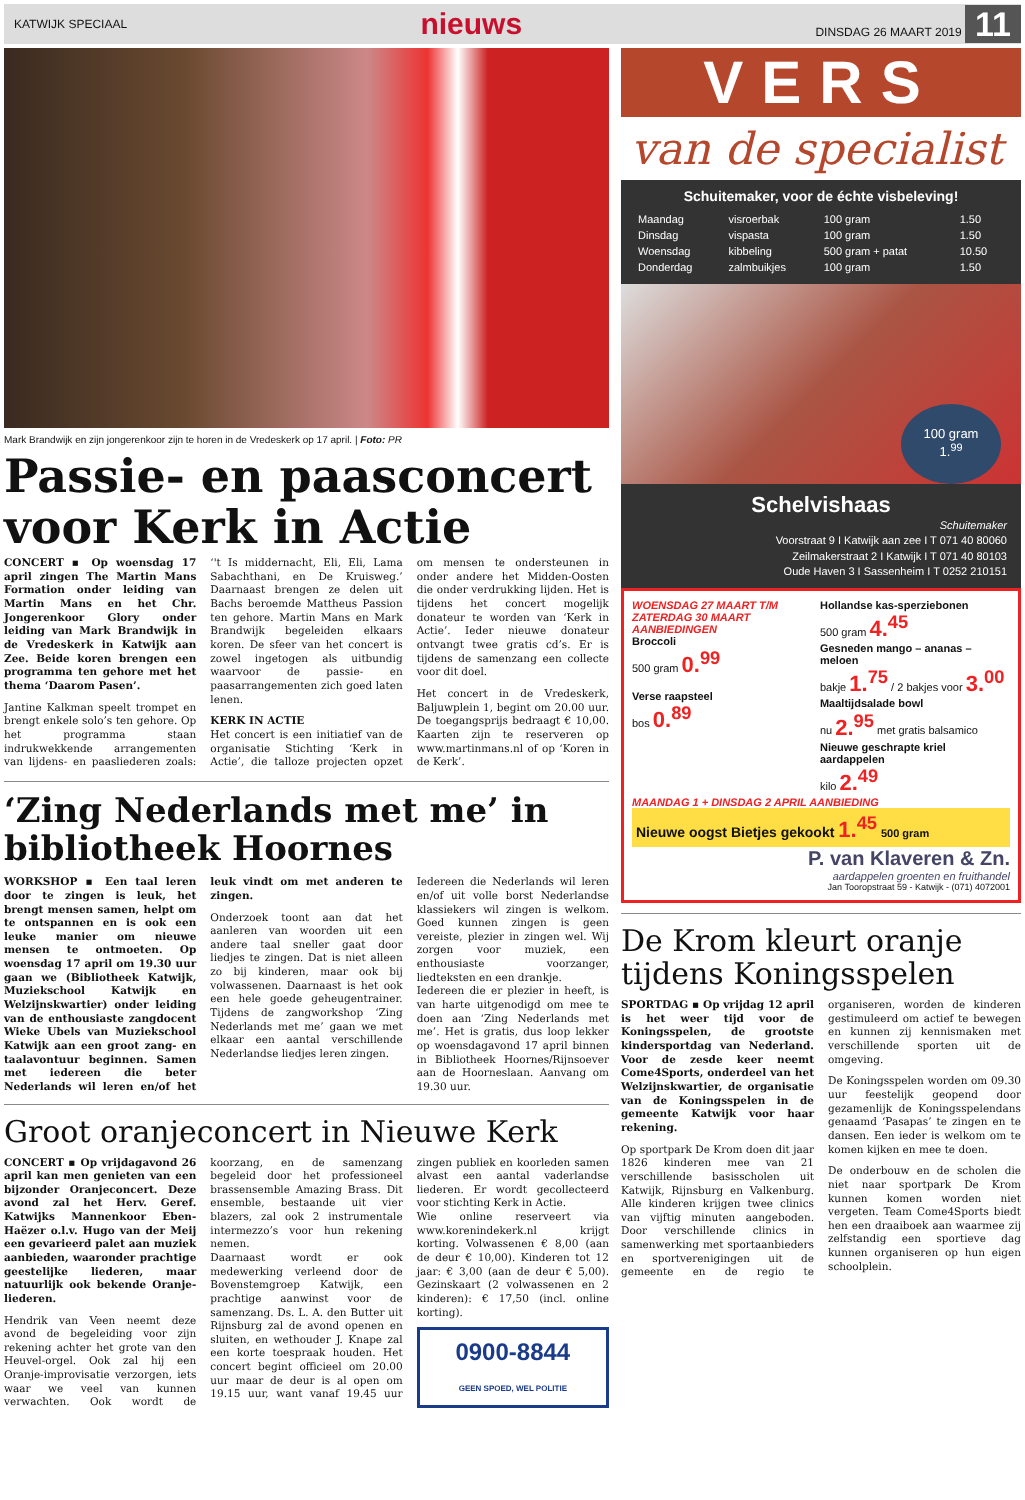KATWIJK SPECIAAL nieuws DINSDAG 26 MAART 2019 11
Mark Brandwijk en zijn jongerenkoor zijn te horen in de Vredeskerk op 17 april. | Foto: PR
Passie- en paasconcert voor Kerk in Actie
CONCERT ▪ Op woensdag 17 april zingen The Martin Mans Formation onder leiding van Martin Mans en het Chr. Jongerenkoor Glory onder leiding van Mark Brandwijk in de Vredeskerk in Katwijk aan Zee. Beide koren brengen een programma ten gehore met het thema ‘Daarom Pasen’.
Jantine Kalkman speelt trompet en brengt enkele solo’s ten gehore. Op het programma staan indrukwekkende arrangementen van lijdens- en paasliederen zoals: ‘'t Is middernacht, Eli, Eli, Lama Sabachthani, en De Kruisweg.’ Daarnaast brengen ze delen uit Bachs beroemde Mattheus Passion ten gehore. Martin Mans en Mark Brandwijk begeleiden elkaars koren. De sfeer van het concert is zowel ingetogen als uitbundig waarvoor de passie- en paasarrangementen zich goed laten lenen.
KERK IN ACTIE
Het concert is een initiatief van de organisatie Stichting ‘Kerk in Actie’, die talloze projecten opzet om mensen te ondersteunen in onder andere het Midden-Oosten die onder verdrukking lijden. Het is tijdens het concert mogelijk donateur te worden van ‘Kerk in Actie’. Ieder nieuwe donateur ontvangt twee gratis cd’s. Er is tijdens de samenzang een collecte voor dit doel.
Het concert in de Vredeskerk, Baljuwplein 1, begint om 20.00 uur. De toegangsprijs bedraagt € 10,00. Kaarten zijn te reserveren op www.martinmans.nl of op ‘Koren in de Kerk’.
‘Zing Nederlands met me’ in bibliotheek Hoornes
WORKSHOP ▪ Een taal leren door te zingen is leuk, het brengt mensen samen, helpt om te ontspannen en is ook een leuke manier om nieuwe mensen te ontmoeten. Op woensdag 17 april om 19.30 uur gaan we (Bibliotheek Katwijk, Muziekschool Katwijk en Welzijnskwartier) onder leiding van de enthousiaste zangdocent Wieke Ubels van Muziekschool Katwijk aan een groot zang- en taalavontuur beginnen. Samen met iedereen die beter Nederlands wil leren en/of het leuk vindt om met anderen te zingen.
Onderzoek toont aan dat het aanleren van woorden uit een andere taal sneller gaat door liedjes te zingen. Dat is niet alleen zo bij kinderen, maar ook bij volwassenen. Daarnaast is het ook een hele goede geheugentrainer. Tijdens de zangworkshop ‘Zing Nederlands met me’ gaan we met elkaar een aantal verschillende Nederlandse liedjes leren zingen.
Iedereen die Nederlands wil leren en/of uit volle borst Nederlandse klassiekers wil zingen is welkom. Goed kunnen zingen is geen vereiste, plezier in zingen wel. Wij zorgen voor muziek, een enthousiaste voorzanger, liedteksten en een drankje.
Iedereen die er plezier in heeft, is van harte uitgenodigd om mee te doen aan ‘Zing Nederlands met me’. Het is gratis, dus loop lekker op woensdagavond 17 april binnen in Bibliotheek Hoornes/Rijnsoever aan de Hoorneslaan. Aanvang om 19.30 uur.
Groot oranjeconcert in Nieuwe Kerk
CONCERT ▪ Op vrijdagavond 26 april kan men genieten van een bijzonder Oranjeconcert. Deze avond zal het Herv. Geref. Katwijks Mannenkoor Eben-Haëzer o.l.v. Hugo van der Meij een gevarieerd palet aan muziek aanbieden, waaronder prachtige geestelijke liederen, maar natuurlijk ook bekende Oranje-liederen.
Hendrik van Veen neemt deze avond de begeleiding voor zijn rekening achter het grote van den Heuvel-orgel. Ook zal hij een Oranje-improvisatie verzorgen, iets waar we veel van kunnen verwachten. Ook wordt de koorzang, en de samenzang begeleid door het professioneel brassensemble Amazing Brass. Dit ensemble, bestaande uit vier blazers, zal ook 2 instrumentale intermezzo’s voor hun rekening nemen.
Daarnaast wordt er ook medewerking verleend door de Bovenstemgroep Katwijk, een prachtige aanwinst voor de samenzang. Ds. L. A. den Butter uit Rijnsburg zal de avond openen en sluiten, en wethouder J. Knape zal een korte toespraak houden. Het concert begint officieel om 20.00 uur maar de deur is al open om 19.15 uur, want vanaf 19.45 uur zingen publiek en koorleden samen alvast een aantal vaderlandse liederen. Er wordt gecollecteerd voor stichting Kerk in Actie.
Wie online reserveert via www.korenindekerk.nl krijgt korting. Volwassenen € 8,00 (aan de deur € 10,00). Kinderen tot 12 jaar: € 3,00 (aan de deur € 5,00). Gezinskaart (2 volwassenen en 2 kinderen): € 17,50 (incl. online korting).
0900-8844
GEEN SPOED, WEL POLITIE
VERS
van de specialist
Schuitemaker, voor de échte visbeleving!
| Maandag | visroerbak | 100 gram | 1.50 |
| Dinsdag | vispasta | 100 gram | 1.50 |
| Woensdag | kibbeling | 500 gram + patat | 10.50 |
| Donderdag | zalmbuikjes | 100 gram | 1.50 |
100 gram
1.<sup>99</sup>
Schelvishaas
Schuitemaker
Voorstraat 9 I Katwijk aan zee I T 071 40 80060
Zeilmakerstraat 2 I Katwijk I T 071 40 80103
Oude Haven 3 I Sassenheim I T 0252 210151
WOENSDAG 27 MAART T/M ZATERDAG 30 MAART AANBIEDINGEN
Broccoli
500 gram 0.<sup>99</sup>
Verse raapsteel
bos 0.<sup>89</sup>
Hollandse kas-sperziebonen
500 gram 4.<sup>45</sup>
Gesneden mango – ananas – meloen
bakje 1.<sup>75</sup> / 2 bakjes voor 3.<sup>00</sup>
Maaltijdsalade bowl
nu 2.<sup>95</sup> met gratis balsamico
Nieuwe geschrapte kriel aardappelen
kilo 2.<sup>49</sup>
MAANDAG 1 + DINSDAG 2 APRIL AANBIEDING
Nieuwe oogst Bietjes gekookt 1.<sup>45</sup> 500 gram
P. van Klaveren & Zn.
aardappelen groenten en fruithandel
Jan Tooropstraat 59 - Katwijk - (071) 4072001
De Krom kleurt oranje tijdens Koningsspelen
SPORTDAG ▪ Op vrijdag 12 april is het weer tijd voor de Koningsspelen, de grootste kindersportdag van Nederland. Voor de zesde keer neemt Come4Sports, onderdeel van het Welzijnskwartier, de organisatie van de Koningsspelen in de gemeente Katwijk voor haar rekening.
Op sportpark De Krom doen dit jaar 1826 kinderen mee van 21 verschillende basisscholen uit Katwijk, Rijnsburg en Valkenburg. Alle kinderen krijgen twee clinics van vijftig minuten aangeboden. Door verschillende clinics in samenwerking met sportaanbieders en sportverenigingen uit de gemeente en de regio te organiseren, worden de kinderen gestimuleerd om actief te bewegen en kunnen zij kennismaken met verschillende sporten uit de omgeving.
De Koningsspelen worden om 09.30 uur feestelijk geopend door gezamenlijk de Koningsspelendans genaamd ‘Pasapas’ te zingen en te dansen. Een ieder is welkom om te komen kijken en mee te doen.
De onderbouw en de scholen die niet naar sportpark De Krom kunnen komen worden niet vergeten. Team Come4Sports biedt hen een draaiboek aan waarmee zij zelfstandig een sportieve dag kunnen organiseren op hun eigen schoolplein.